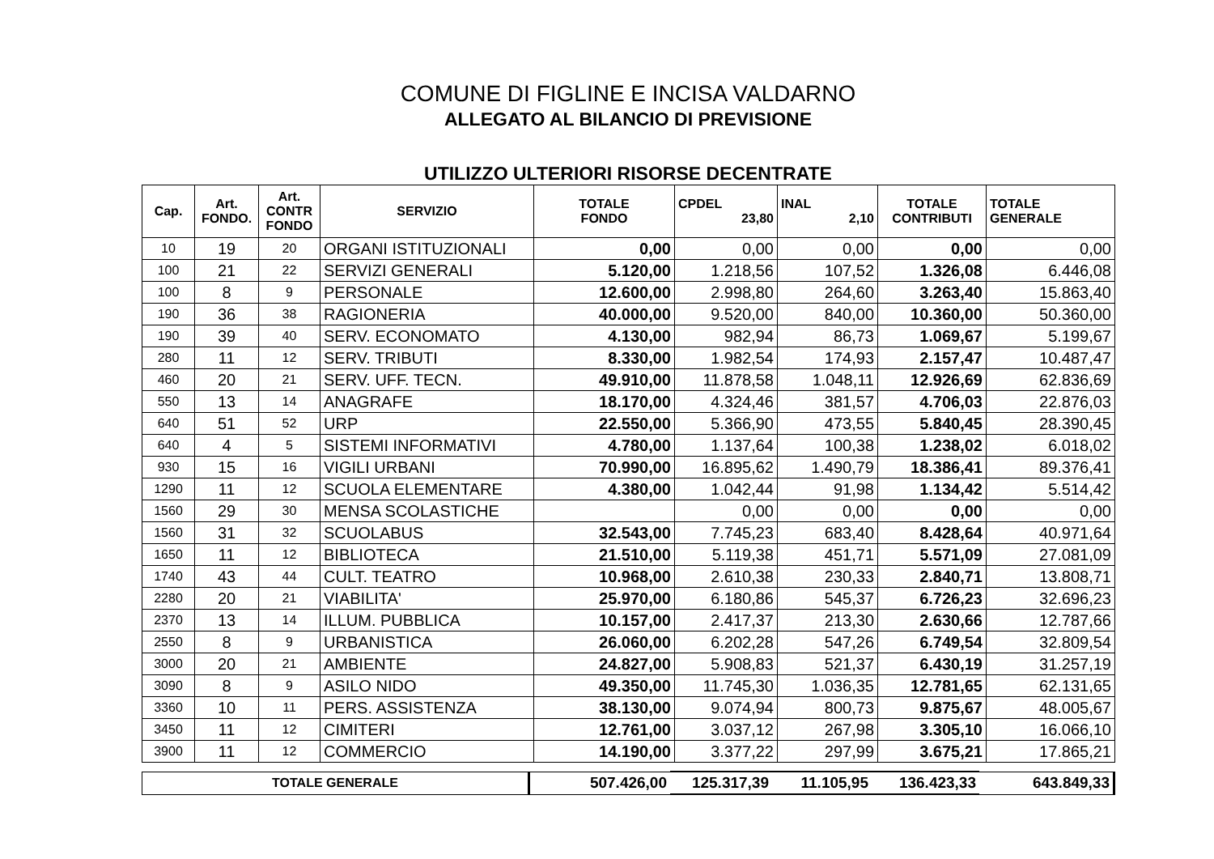COMUNE DI FIGLINE E INCISA VALDARNO
ALLEGATO AL BILANCIO DI PREVISIONE
UTILIZZO ULTERIORI RISORSE DECENTRATE
| Cap. | Art. FONDO. | Art. CONTR FONDO | SERVIZIO | TOTALE FONDO | CPDEL 23,80 | INAL 2,10 | TOTALE CONTRIBUTI | TOTALE GENERALE |
| --- | --- | --- | --- | --- | --- | --- | --- | --- |
| 10 | 19 | 20 | ORGANI ISTITUZIONALI | 0,00 | 0,00 | 0,00 | 0,00 | 0,00 |
| 100 | 21 | 22 | SERVIZI GENERALI | 5.120,00 | 1.218,56 | 107,52 | 1.326,08 | 6.446,08 |
| 100 | 8 | 9 | PERSONALE | 12.600,00 | 2.998,80 | 264,60 | 3.263,40 | 15.863,40 |
| 190 | 36 | 38 | RAGIONERIA | 40.000,00 | 9.520,00 | 840,00 | 10.360,00 | 50.360,00 |
| 190 | 39 | 40 | SERV. ECONOMATO | 4.130,00 | 982,94 | 86,73 | 1.069,67 | 5.199,67 |
| 280 | 11 | 12 | SERV. TRIBUTI | 8.330,00 | 1.982,54 | 174,93 | 2.157,47 | 10.487,47 |
| 460 | 20 | 21 | SERV. UFF. TECN. | 49.910,00 | 11.878,58 | 1.048,11 | 12.926,69 | 62.836,69 |
| 550 | 13 | 14 | ANAGRAFE | 18.170,00 | 4.324,46 | 381,57 | 4.706,03 | 22.876,03 |
| 640 | 51 | 52 | URP | 22.550,00 | 5.366,90 | 473,55 | 5.840,45 | 28.390,45 |
| 640 | 4 | 5 | SISTEMI INFORMATIVI | 4.780,00 | 1.137,64 | 100,38 | 1.238,02 | 6.018,02 |
| 930 | 15 | 16 | VIGILI URBANI | 70.990,00 | 16.895,62 | 1.490,79 | 18.386,41 | 89.376,41 |
| 1290 | 11 | 12 | SCUOLA ELEMENTARE | 4.380,00 | 1.042,44 | 91,98 | 1.134,42 | 5.514,42 |
| 1560 | 29 | 30 | MENSA SCOLASTICHE | | 0,00 | 0,00 | 0,00 | 0,00 |
| 1560 | 31 | 32 | SCUOLABUS | 32.543,00 | 7.745,23 | 683,40 | 8.428,64 | 40.971,64 |
| 1650 | 11 | 12 | BIBLIOTECA | 21.510,00 | 5.119,38 | 451,71 | 5.571,09 | 27.081,09 |
| 1740 | 43 | 44 | CULT. TEATRO | 10.968,00 | 2.610,38 | 230,33 | 2.840,71 | 13.808,71 |
| 2280 | 20 | 21 | VIABILITA' | 25.970,00 | 6.180,86 | 545,37 | 6.726,23 | 32.696,23 |
| 2370 | 13 | 14 | ILLUM. PUBBLICA | 10.157,00 | 2.417,37 | 213,30 | 2.630,66 | 12.787,66 |
| 2550 | 8 | 9 | URBANISTICA | 26.060,00 | 6.202,28 | 547,26 | 6.749,54 | 32.809,54 |
| 3000 | 20 | 21 | AMBIENTE | 24.827,00 | 5.908,83 | 521,37 | 6.430,19 | 31.257,19 |
| 3090 | 8 | 9 | ASILO NIDO | 49.350,00 | 11.745,30 | 1.036,35 | 12.781,65 | 62.131,65 |
| 3360 | 10 | 11 | PERS. ASSISTENZA | 38.130,00 | 9.074,94 | 800,73 | 9.875,67 | 48.005,67 |
| 3450 | 11 | 12 | CIMITERI | 12.761,00 | 3.037,12 | 267,98 | 3.305,10 | 16.066,10 |
| 3900 | 11 | 12 | COMMERCIO | 14.190,00 | 3.377,22 | 297,99 | 3.675,21 | 17.865,21 |
| TOTALE GENERALE | 507.426,00 | 125.317,39 | 11.105,95 | 136.423,33 | 643.849,33 |